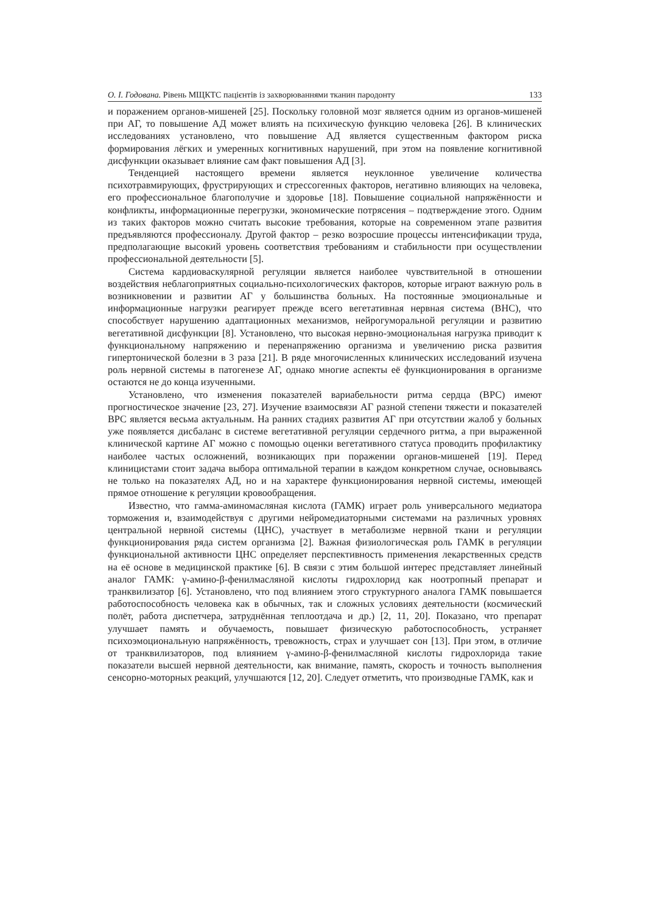О. І. Годована. Рівень МЩКТС пацієнтів із захворюваннями тканин пародонту 133
и поражением органов-мишеней [25]. Поскольку головной мозг является одним из органов-мишеней при АГ, то повышение АД может влиять на психическую функцию человека [26]. В клинических исследованиях установлено, что повышение АД является существенным фактором риска формирования лёгких и умеренных когнитивных нарушений, при этом на появление когнитивной дисфункции оказывает влияние сам факт повышения АД [3].
Тенденцией настоящего времени является неуклонное увеличение количества психотравмирующих, фрустрирующих и стрессогенных факторов, негативно влияющих на человека, его профессиональное благополучие и здоровье [18]. Повышение социальной напряжённости и конфликты, информационные перегрузки, экономические потрясения – подтверждение этого. Одним из таких факторов можно считать высокие требования, которые на современном этапе развития предъявляются профессионалу. Другой фактор – резко возросшие процессы интенсификации труда, предполагающие высокий уровень соответствия требованиям и стабильности при осуществлении профессиональной деятельности [5].
Система кардиоваскулярной регуляции является наиболее чувствительной в отношении воздействия неблагоприятных социально-психологических факторов, которые играют важную роль в возникновении и развитии АГ у большинства больных. На постоянные эмоциональные и информационные нагрузки реагирует прежде всего вегетативная нервная система (ВНС), что способствует нарушению адаптационных механизмов, нейрогуморальной регуляции и развитию вегетативной дисфункции [8]. Установлено, что высокая нервно-эмоциональная нагрузка приводит к функциональному напряжению и перенапряжению организма и увеличению риска развития гипертонической болезни в 3 раза [21]. В ряде многочисленных клинических исследований изучена роль нервной системы в патогенезе АГ, однако многие аспекты её функционирования в организме остаются не до конца изученными.
Установлено, что изменения показателей вариабельности ритма сердца (ВРС) имеют прогностическое значение [23, 27]. Изучение взаимосвязи АГ разной степени тяжести и показателей ВРС является весьма актуальным. На ранних стадиях развития АГ при отсутствии жалоб у больных уже появляется дисбаланс в системе вегетативной регуляции сердечного ритма, а при выраженной клинической картине АГ можно с помощью оценки вегетативного статуса проводить профилактику наиболее частых осложнений, возникающих при поражении органов-мишеней [19]. Перед клиницистами стоит задача выбора оптимальной терапии в каждом конкретном случае, основываясь не только на показателях АД, но и на характере функционирования нервной системы, имеющей прямое отношение к регуляции кровообращения.
Известно, что гамма-аминомасляная кислота (ГАМК) играет роль универсального медиатора торможения и, взаимодействуя с другими нейромедиаторными системами на различных уровнях центральной нервной системы (ЦНС), участвует в метаболизме нервной ткани и регуляции функционирования ряда систем организма [2]. Важная физиологическая роль ГАМК в регуляции функциональной активности ЦНС определяет перспективность применения лекарственных средств на её основе в медицинской практике [6]. В связи с этим большой интерес представляет линейный аналог ГАМК: γ-амино-β-фенилмасляной кислоты гидрохлорид как ноотропный препарат и транквилизатор [6]. Установлено, что под влиянием этого структурного аналога ГАМК повышается работоспособность человека как в обычных, так и сложных условиях деятельности (космический полёт, работа диспетчера, затруднённая теплоотдача и др.) [2, 11, 20]. Показано, что препарат улучшает память и обучаемость, повышает физическую работоспособность, устраняет психоэмоциональную напряжённость, тревожность, страх и улучшает сон [13]. При этом, в отличие от транквилизаторов, под влиянием γ-амино-β-фенилмасляной кислоты гидрохлорида такие показатели высшей нервной деятельности, как внимание, память, скорость и точность выполнения сенсорно-моторных реакций, улучшаются [12, 20]. Следует отметить, что производные ГАМК, как и